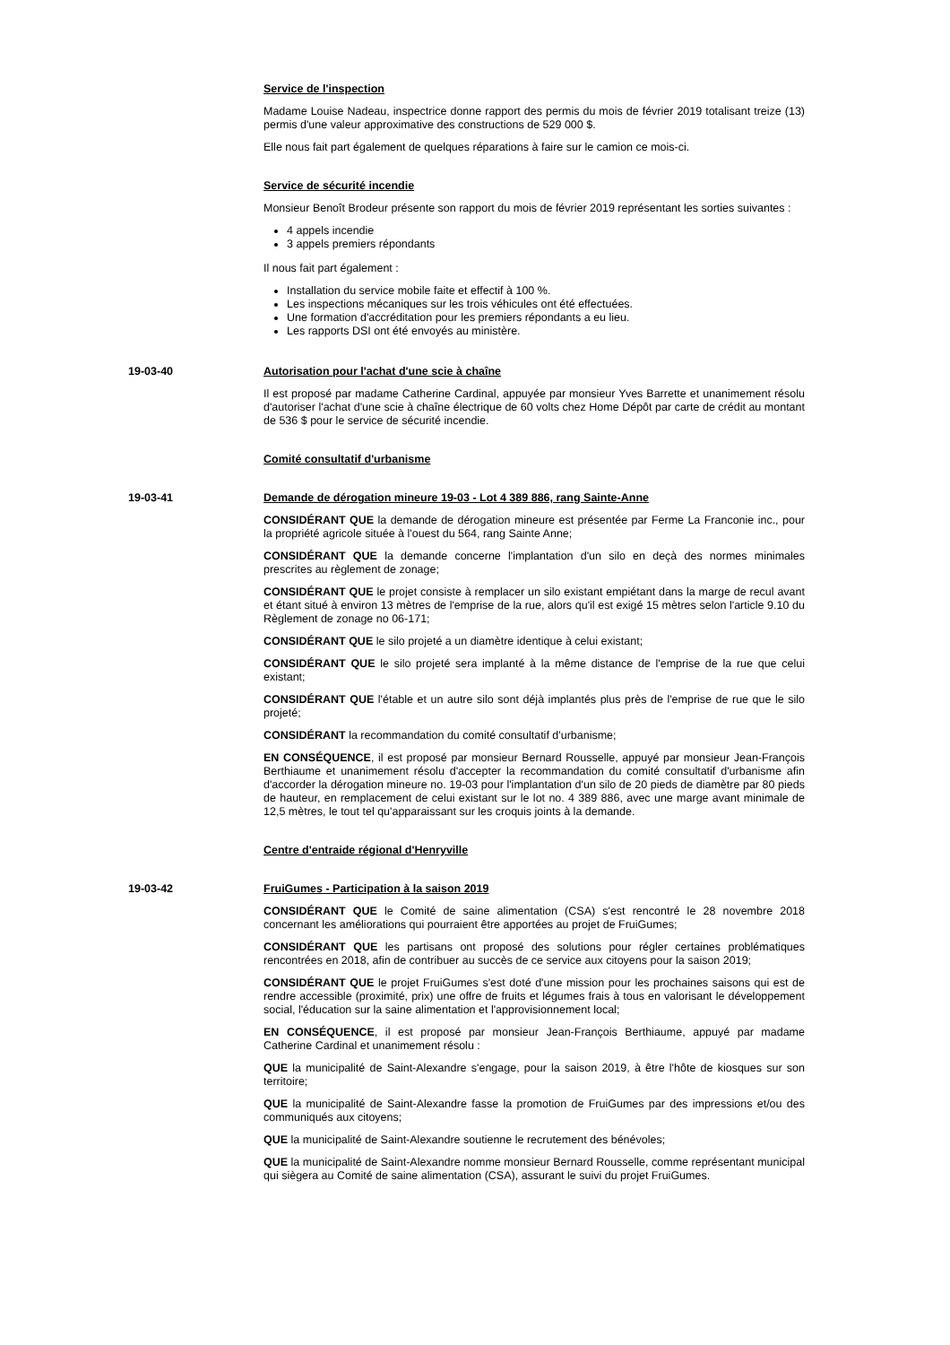Service de l'inspection
Madame Louise Nadeau, inspectrice donne rapport des permis du mois de février 2019 totalisant treize (13) permis d'une valeur approximative des constructions de 529 000 $.
Elle nous fait part également de quelques réparations à faire sur le camion ce mois-ci.
Service de sécurité incendie
Monsieur Benoît Brodeur présente son rapport du mois de février 2019 représentant les sorties suivantes :
4 appels incendie
3 appels premiers répondants
Il nous fait part également :
Installation du service mobile faite et effectif à 100 %.
Les inspections mécaniques sur les trois véhicules ont été effectuées.
Une formation d'accréditation pour les premiers répondants a eu lieu.
Les rapports DSI ont été envoyés au ministère.
19-03-40 Autorisation pour l'achat d'une scie à chaîne
Il est proposé par madame Catherine Cardinal, appuyée par monsieur Yves Barrette et unanimement résolu d'autoriser l'achat d'une scie à chaîne électrique de 60 volts chez Home Dépôt par carte de crédit au montant de 536 $ pour le service de sécurité incendie.
Comité consultatif d'urbanisme
19-03-41 Demande de dérogation mineure 19-03 - Lot 4 389 886, rang Sainte-Anne
CONSIDÉRANT QUE la demande de dérogation mineure est présentée par Ferme La Franconie inc., pour la propriété agricole située à l'ouest du 564, rang Sainte Anne;
CONSIDÉRANT QUE la demande concerne l'implantation d'un silo en deçà des normes minimales prescrites au règlement de zonage;
CONSIDÉRANT QUE le projet consiste à remplacer un silo existant empiétant dans la marge de recul avant et étant situé à environ 13 mètres de l'emprise de la rue, alors qu'il est exigé 15 mètres selon l'article 9.10 du Règlement de zonage no 06-171;
CONSIDÉRANT QUE le silo projeté a un diamètre identique à celui existant;
CONSIDÉRANT QUE le silo projeté sera implanté à la même distance de l'emprise de la rue que celui existant;
CONSIDÉRANT QUE l'étable et un autre silo sont déjà implantés plus près de l'emprise de rue que le silo projeté;
CONSIDÉRANT la recommandation du comité consultatif d'urbanisme;
EN CONSÉQUENCE, il est proposé par monsieur Bernard Rousselle, appuyé par monsieur Jean-François Berthiaume et unanimement résolu d'accepter la recommandation du comité consultatif d'urbanisme afin d'accorder la dérogation mineure no. 19-03 pour l'implantation d'un silo de 20 pieds de diamètre par 80 pieds de hauteur, en remplacement de celui existant sur le lot no. 4 389 886, avec une marge avant minimale de 12,5 mètres, le tout tel qu'apparaissant sur les croquis joints à la demande.
Centre d'entraide régional d'Henryville
19-03-42 FruiGumes - Participation à la saison 2019
CONSIDÉRANT QUE le Comité de saine alimentation (CSA) s'est rencontré le 28 novembre 2018 concernant les améliorations qui pourraient être apportées au projet de FruiGumes;
CONSIDÉRANT QUE les partisans ont proposé des solutions pour régler certaines problématiques rencontrées en 2018, afin de contribuer au succès de ce service aux citoyens pour la saison 2019;
CONSIDÉRANT QUE le projet FruiGumes s'est doté d'une mission pour les prochaines saisons qui est de rendre accessible (proximité, prix) une offre de fruits et légumes frais à tous en valorisant le développement social, l'éducation sur la saine alimentation et l'approvisionnement local;
EN CONSÉQUENCE, il est proposé par monsieur Jean-François Berthiaume, appuyé par madame Catherine Cardinal et unanimement résolu :
QUE la municipalité de Saint-Alexandre s'engage, pour la saison 2019, à être l'hôte de kiosques sur son territoire;
QUE la municipalité de Saint-Alexandre fasse la promotion de FruiGumes par des impressions et/ou des communiqués aux citoyens;
QUE la municipalité de Saint-Alexandre soutienne le recrutement des bénévoles;
QUE la municipalité de Saint-Alexandre nomme monsieur Bernard Rousselle, comme représentant municipal qui siègera au Comité de saine alimentation (CSA), assurant le suivi du projet FruiGumes.